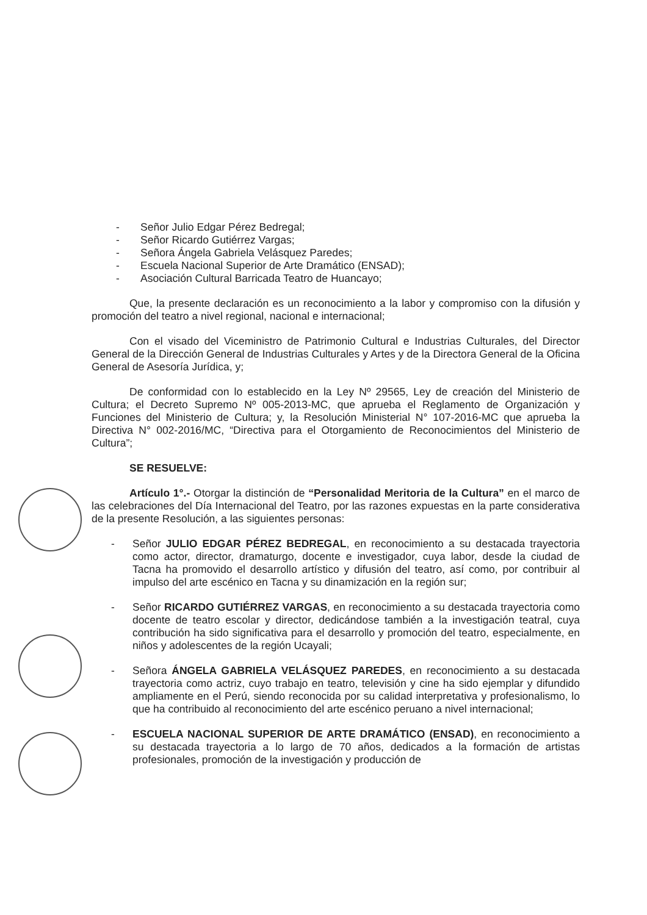- Señor Julio Edgar Pérez Bedregal;
- Señor Ricardo Gutiérrez Vargas;
- Señora Ángela Gabriela Velásquez Paredes;
- Escuela Nacional Superior de Arte Dramático (ENSAD);
- Asociación Cultural Barricada Teatro de Huancayo;
Que, la presente declaración es un reconocimiento a la labor y compromiso con la difusión y promoción del teatro a nivel regional, nacional e internacional;
Con el visado del Viceministro de Patrimonio Cultural e Industrias Culturales, del Director General de la Dirección General de Industrias Culturales y Artes y de la Directora General de la Oficina General de Asesoría Jurídica, y;
De conformidad con lo establecido en la Ley Nº 29565, Ley de creación del Ministerio de Cultura; el Decreto Supremo Nº 005-2013-MC, que aprueba el Reglamento de Organización y Funciones del Ministerio de Cultura; y, la Resolución Ministerial N° 107-2016-MC que aprueba la Directiva N° 002-2016/MC, “Directiva para el Otorgamiento de Reconocimientos del Ministerio de Cultura”;
SE RESUELVE:
Artículo 1°.- Otorgar la distinción de “Personalidad Meritoria de la Cultura” en el marco de las celebraciones del Día Internacional del Teatro, por las razones expuestas en la parte considerativa de la presente Resolución, a las siguientes personas:
- Señor JULIO EDGAR PÉREZ BEDREGAL, en reconocimiento a su destacada trayectoria como actor, director, dramaturgo, docente e investigador, cuya labor, desde la ciudad de Tacna ha promovido el desarrollo artístico y difusión del teatro, así como, por contribuir al impulso del arte escénico en Tacna y su dinamización en la región sur;
- Señor RICARDO GUTIÉRREZ VARGAS, en reconocimiento a su destacada trayectoria como docente de teatro escolar y director, dedicándose también a la investigación teatral, cuya contribución ha sido significativa para el desarrollo y promoción del teatro, especialmente, en niños y adolescentes de la región Ucayali;
- Señora ÁNGELA GABRIELA VELÁSQUEZ PAREDES, en reconocimiento a su destacada trayectoria como actriz, cuyo trabajo en teatro, televisión y cine ha sido ejemplar y difundido ampliamente en el Perú, siendo reconocida por su calidad interpretativa y profesionalismo, lo que ha contribuido al reconocimiento del arte escénico peruano a nivel internacional;
- ESCUELA NACIONAL SUPERIOR DE ARTE DRAMÁTICO (ENSAD), en reconocimiento a su destacada trayectoria a lo largo de 70 años, dedicados a la formación de artistas profesionales, promoción de la investigación y producción de